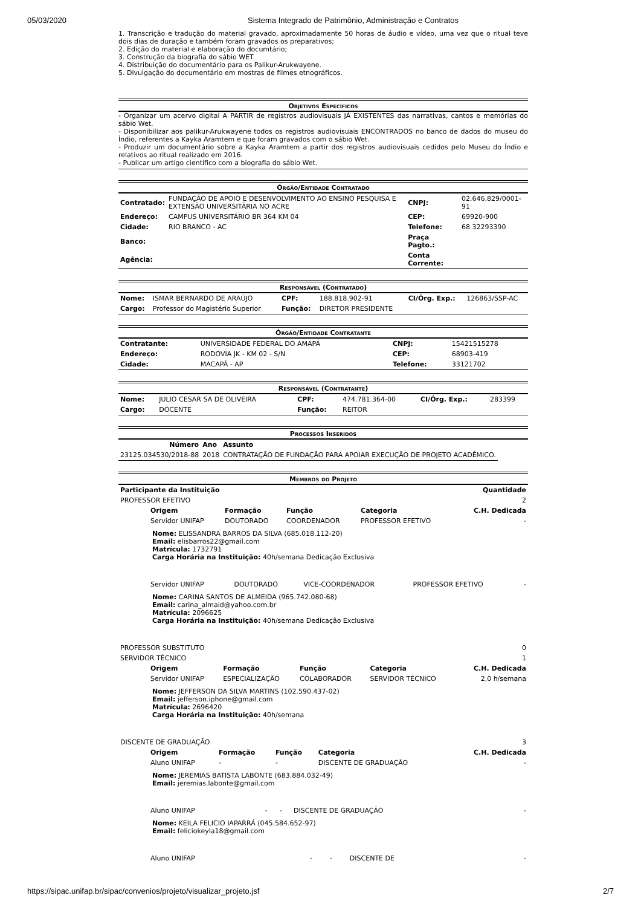05/03/2020 Sistema Integrado de Patrimônio, Administração e Contratos
1. Transcrição e tradução do material gravado, aproximadamente 50 horas de áudio e vídeo, uma vez que o ritual teve dois dias de duração e também foram gravados os preparativos;
2. Edição do material e elaboração do documtário;
3. Construção da biografia do sábio WET.
4. Distribuição do documentário para os Palikur-Arukwayene.
5. Divulgação do documentário em mostras de filmes etnográficos.
Objetivos Específicos
- Organizar um acervo digital A PARTIR de registros audiovisuais JÁ EXISTENTES das narrativas, cantos e memórias do sábio Wet.
- Disponibilizar aos palikur-Arukwayene todos os registros audiovisuais ENCONTRADOS no banco de dados do museu do Índio, referentes a Kayka Aramtem e que foram gravados com o sábio Wet.
- Produzir um documentário sobre a Kayka Aramtem a partir dos registros audiovisuais cedidos pelo Museu do Índio e relativos ao ritual realizado em 2016.
- Publicar um artigo científico com a biografia do sábio Wet.
Órgão/Entidade Contratado
| Contratado: | FUNDAÇÃO DE APOIO E DESENVOLVIMENTO AO ENSINO PESQUISA E EXTENSÃO UNIVERSITÁRIA NO ACRE | CNPJ: | 02.646.829/0001-91 |
| Endereço: | CAMPUS UNIVERSITÁRIO BR 364 KM 04 | CEP: | 69920-900 |
| Cidade: | RIO BRANCO - AC | Telefone: | 68 32293390 |
| Banco: | | Praça Pagto.: | |
| Agência: | | Conta Corrente: | |
Responsável (Contratado)
| Nome: | ISMAR BERNARDO DE ARAÚJO | CPF: | 188.818.902-91 | CI/Órg. Exp.: | 126863/SSP-AC |
| Cargo: | Professor do Magistério Superior | Função: | DIRETOR PRESIDENTE | | |
Órgão/Entidade Contratante
| Contratante: | UNIVERSIDADE FEDERAL DO AMAPÁ | CNPJ: | 15421515278 |
| Endereço: | RODOVIA JK - KM 02 - S/N | CEP: | 68903-419 |
| Cidade: | MACAPÁ - AP | Telefone: | 33121702 |
Responsável (Contratante)
| Nome: | JULIO CESAR SA DE OLIVEIRA | CPF: | 474.781.364-00 | CI/Órg. Exp.: | 283399 |
| Cargo: | DOCENTE | Função: | REITOR | | |
Processos Inseridos
| Número | Ano | Assunto |
| --- | --- | --- |
| 23125.034530/2018-88 | 2018 | CONTRATAÇÃO DE FUNDAÇÃO PARA APOIAR EXECUÇÃO DE PROJETO ACADÊMICO. |
Membros do Projeto
| Participante da Instituição | Quantidade |
| --- | --- |
| PROFESSOR EFETIVO | 2 |
| Origem | Formação | Função | Categoria | C.H. Dedicada |
| --- | --- | --- | --- | --- |
| Servidor UNIFAP | DOUTORADO | COORDENADOR | PROFESSOR EFETIVO | - |
Nome: ELISSANDRA BARROS DA SILVA (685.018.112-20)
Email: elisbarros22@gmail.com
Matrícula: 1732791
Carga Horária na Instituição: 40h/semana Dedicação Exclusiva
| Servidor UNIFAP | DOUTORADO | VICE-COORDENADOR | PROFESSOR EFETIVO | - |
Nome: CARINA SANTOS DE ALMEIDA (965.742.080-68)
Email: carina_almaid@yahoo.com.br
Matrícula: 2096625
Carga Horária na Instituição: 40h/semana Dedicação Exclusiva
| PROFESSOR SUBSTITUTO | 0 |
| SERVIDOR TÉCNICO | 1 |
| Origem | Formação | Função | Categoria | C.H. Dedicada |
| --- | --- | --- | --- | --- |
| Servidor UNIFAP | ESPECIALIZAÇÃO | COLABORADOR | SERVIDOR TÉCNICO | 2,0 h/semana |
Nome: JEFFERSON DA SILVA MARTINS (102.590.437-02)
Email: jefferson.iphone@gmail.com
Matrícula: 2696420
Carga Horária na Instituição: 40h/semana
| DISCENTE DE GRADUAÇÃO | 3 |
| Origem | Formação | Função | Categoria | C.H. Dedicada |
| --- | --- | --- | --- | --- |
| Aluno UNIFAP | - | - | DISCENTE DE GRADUAÇÃO | - |
Nome: JEREMIAS BATISTA LABONTE (683.884.032-49)
Email: jeremias.labonte@gmail.com
| Aluno UNIFAP | - | - | DISCENTE DE GRADUAÇÃO | - |
Nome: KEILA FELICIO IAPARRÁ (045.584.652-97)
Email: feliciokeyla18@gmail.com
| Aluno UNIFAP | - | - | DISCENTE DE | - |
https://sipac.unifap.br/sipac/convenios/projeto/visualizar_projeto.jsf 2/7